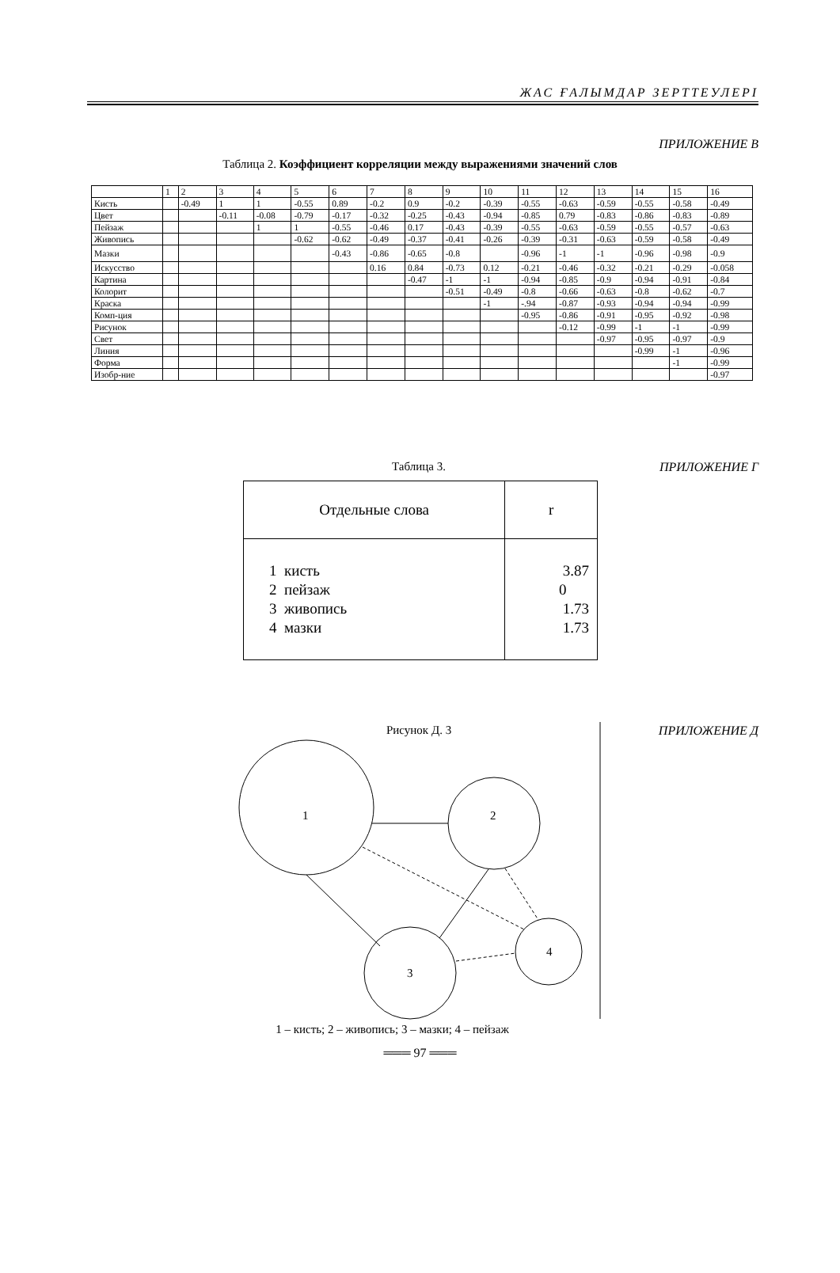ЖАС ҒАЛЫМДАР ЗЕРТТЕУЛЕРІ
ПРИЛОЖЕНИЕ В
Таблица 2. Коэффициент корреляции между выражениями значений слов
| | 1 | 2 | 3 | 4 | 5 | 6 | 7 | 8 | 9 | 10 | 11 | 12 | 13 | 14 | 15 | 16 |
| --- | --- | --- | --- | --- | --- | --- | --- | --- | --- | --- | --- | --- | --- | --- | --- | --- |
| Кисть | | -0.49 | 1 | 1 | -0.55 | 0.89 | -0.2 | 0.9 | -0.2 | -0.39 | -0.55 | -0.63 | -0.59 | -0.55 | -0.58 | -0.49 |
| Цвет | | | -0.11 | -0.08 | -0.79 | -0.17 | -0.32 | -0.25 | -0.43 | -0.94 | -0.85 | 0.79 | -0.83 | -0.86 | -0.83 | -0.89 |
| Пейзаж | | | | 1 | 1 | -0.55 | -0.46 | 0.17 | -0.43 | -0.39 | -0.55 | -0.63 | -0.59 | -0.55 | -0.57 | -0.63 |
| Живопись | | | | | -0.62 | -0.62 | -0.49 | -0.37 | -0.41 | -0.26 | -0.39 | -0.31 | -0.63 | -0.59 | -0.58 | -0.49 |
| Мазки | | | | | | -0.43 | -0.86 | -0.65 | -0.8 | | -0.96 | -1 | -1 | -0.96 | -0.98 | -0.9 |
| Искусство | | | | | | | 0.16 | 0.84 | -0.73 | 0.12 | -0.21 | -0.46 | -0.32 | -0.21 | -0.29 | -0.058 |
| Картина | | | | | | | | -0.47 | -1 | -1 | -0.94 | -0.85 | -0.9 | -0.94 | -0.91 | -0.84 |
| Колорит | | | | | | | | | -0.51 | -0.49 | -0.8 | -0.66 | -0.63 | -0.8 | -0.62 | -0.7 |
| Краска | | | | | | | | | | -1 | -.94 | -0.87 | -0.93 | -0.94 | -0.94 | -0.99 |
| Комп-ция | | | | | | | | | | | -0.95 | -0.86 | -0.91 | -0.95 | -0.92 | -0.98 |
| Рисунок | | | | | | | | | | | | -0.12 | -0.99 | -1 | -1 | -0.99 |
| Свет | | | | | | | | | | | | | -0.97 | -0.95 | -0.97 | -0.9 |
| Линия | | | | | | | | | | | | | | -0.99 | -1 | -0.96 |
| Форма | | | | | | | | | | | | | | | -1 | -0.99 |
| Изобр-ние | | | | | | | | | | | | | | | | -0.97 |
Таблица 3. ПРИЛОЖЕНИЕ Г
| Отдельные слова | r |
| --- | --- |
| 1 кисть 2 пейзаж 3 живопись 4 мазки | 3.87 0 1.73 1.73 |
Рисунок Д. 3 ПРИЛОЖЕНИЕ Д
1
2
3
4
1 – кисть; 2 – живопись; 3 – мазки; 4 – пейзаж
═══ 97 ═══